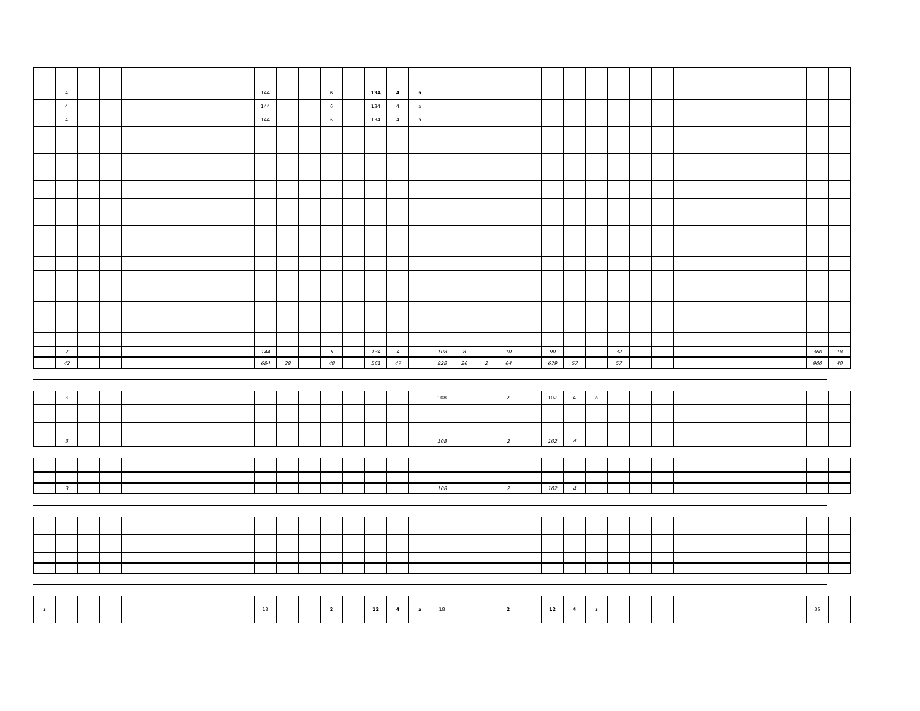| | 4 | | | | | | | | | 144 | | | 6 | | 134 | 4 | з | | | | | | | | | | | | | | | | | | | |
| | 4 | | | | | | | | | 144 | | | 6 | | 134 | 4 | з | | | | | | | | | | | | | | | | | | | |
| | 4 | | | | | | | | | 144 | | | 6 | | 134 | 4 | з | | | | | | | | | | | | | | | | | | | |
| | 7 | | | | | | | | | 144 | | | 6 | | 134 | 4 | | 108 | 8 | | 10 | | 90 | | | 32 | | | | | | | | | 360 | 18 |
| | 42 | | | | | | | | | 684 | 28 | | 48 | | 561 | 47 | | 828 | 26 | 2 | 64 | | 679 | 57 | | 57 | | | | | | | | | 900 | 40 |
| | 3 | | | | | | | | | | | | | | | | | 108 | | | 2 | | 102 | 4 | o | | | | | | | | | | | |
| | 3 | | | | | | | | | | | | | | | | | 108 | | | 2 | | 102 | 4 | | | | | | | | | | | | |
| | 3 | | | | | | | | | | | | | | | | | 108 | | | 2 | | 102 | 4 | | | | | | | | | | | | |
| з | | | | | | | | | | 18 | | | 2 | | 12 | 4 | з | 18 | | | 2 | | 12 | 4 | з | | | | | | | | | | 36 | |